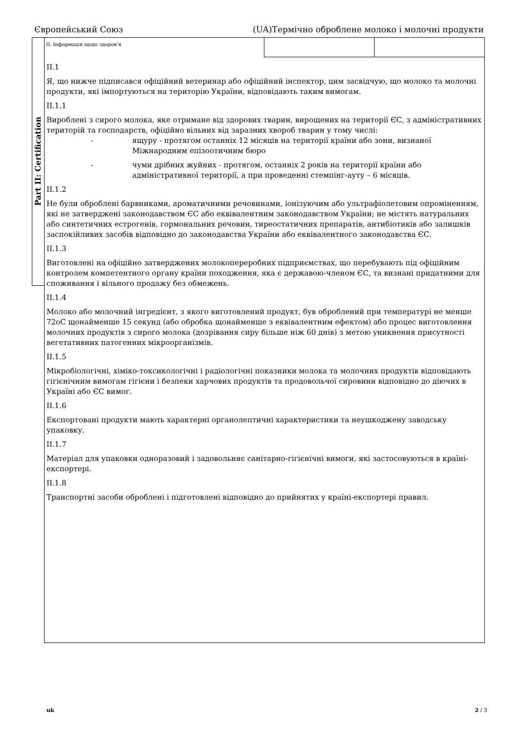Європейський Союз (UA)Термічно оброблене молоко і молочні продукти
Part II: Certification
II. Інформація щодо здоров’я
II.1
Я, що нижче підписався офіційний ветеринар або офіційний інспектор, цим засвідчую, що молоко та молочні продукти, які імпортуються на територію України, відповідають таким вимогам.
II.1.1
Вироблені з сирого молока, яке отримане від здорових тварин, вирощених на території ЄС, з адміністративних територій та господарств, офіційно вільних від заразних хвороб тварин у тому числі:
- ящуру - протягом останніх 12 місяців на території країни або зони, визнаної Міжнародним епізоотичним бюро
- чуми дрібних жуйних - протягом, останніх 2 років на території країни або адміністративної території, а при проведенні стемпінг-ауту – 6 місяців.
II.1.2
Не були оброблені барвниками, ароматичними речовинами, іонізуючим або ультрафіолетовим опроміненням, які не затверджені законодавством ЄС або еквівалентним законодавством України; не містять натуральних або синтетичних естрогенів, гормональних речовин, тиреостатичних препаратів, антибіотиків або залишків заспокійливих засобів відповідно до законодавства України або еквівалентного законодавства ЄС.
II.1.3
Виготовлені на офіційно затверджених молокопереробних підприємствах, що перебувають під офіційним контролем компетентного органу країни походження, яка є державою-членом ЄС, та визнані придатними для споживання і вільного продажу без обмежень.
II.1.4
Молоко або молочний інгредієнт, з якого виготовлений продукт, був оброблений при температурі не менше 72оС щонайменше 15 секунд (або обробка щонайменше з еквівалентним ефектом) або процес виготовлення молочних продуктів з сирого молока (дозрівання сиру більше ніж 60 днів) з метою уникнення присутності вегетативних патогенних мікроорганізмів.
II.1.5
Мікробіологічні, хіміко-токсикологічні і радіологічні показники молока та молочних продуктів відповідають гігієнічним вимогам гігієни і безпеки харчових продуктів та продовольчої сировини відповідно до діючих в Україні або ЄС вимог.
II.1.6
Експортовані продукти мають характерні органолептичні характеристики та неушкоджену заводську упаковку.
II.1.7
Матеріал для упаковки одноразовий і задовольняє санітарно-гігієнічні вимоги, які застосовуються в країні-експортері.
II.1.8
Транспортні засоби оброблені і підготовлені відповідно до прийнятих у країні-експортері правил.
uk 2 / 3